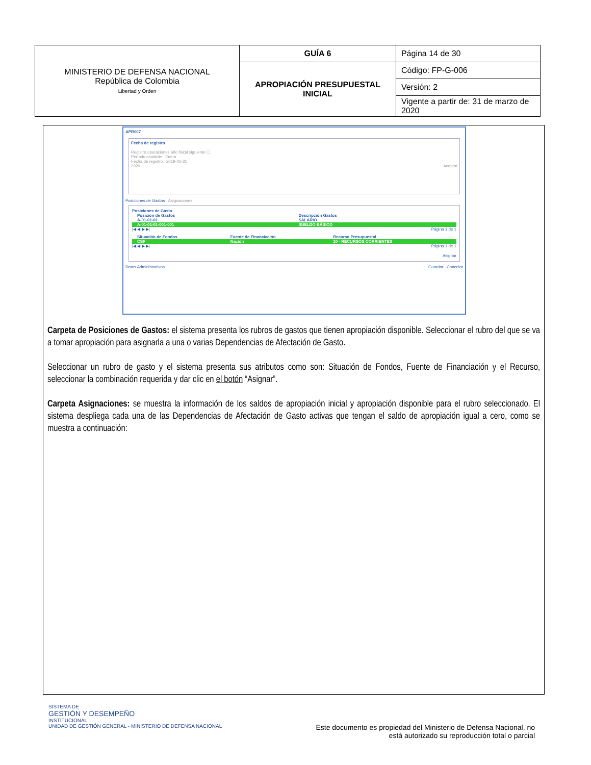| MINISTERIO DE DEFENSA NACIONAL República de Colombia Libertad y Orden | GUÍA 6 | Página 14 de 30 |
| | APROPIACIÓN PRESUPUESTAL INICIAL | Código: FP-G-006 |
| | | Versión: 2 |
| | | Vigente a partir de: 31 de marzo de 2020 |
APR007
Fecha de registro
Registro operaciones año fiscal siguiente ☐
Período contable Enero
Fecha de registro 2019-01-31
2020 Aceptar
Posiciones de Gastos Asignaciones
Posiciones de Gasto
| Posición de Gastos | Descripción Gastos |
| --- | --- |
| A-01-01-01 | SALARIO |
| A-01-01-01-001-001 | SUELDO BÁSICO |
|◀ ◀ ▶ ▶| Página 1 de 1
| Situación de Fondos | Fuente de Financiación | Recurso Presupuestal |
| --- | --- | --- |
| CSF | Nación | 10 - RECURSOS CORRIENTES |
|◀ ◀ ▶ ▶| Página 1 de 1
Asignar
Datos Administrativos Guardar Cancelar
Carpeta de Posiciones de Gastos: el sistema presenta los rubros de gastos que tienen apropiación disponible. Seleccionar el rubro del que se va a tomar apropiación para asignarla a una o varias Dependencias de Afectación de Gasto.
Seleccionar un rubro de gasto y el sistema presenta sus atributos como son: Situación de Fondos, Fuente de Financiación y el Recurso, seleccionar la combinación requerida y dar clic en el botón “Asignar”.
Carpeta Asignaciones: se muestra la información de los saldos de apropiación inicial y apropiación disponible para el rubro seleccionado. El sistema despliega cada una de las Dependencias de Afectación de Gasto activas que tengan el saldo de apropiación igual a cero, como se muestra a continuación:
SISTEMA DE
GESTIÓN Y DESEMPEÑO
INSTITUCIONAL
UNIDAD DE GESTIÓN GENERAL - MINISTERIO DE DEFENSA NACIONAL
Este documento es propiedad del Ministerio de Defensa Nacional, no
está autorizado su reproducción total o parcial